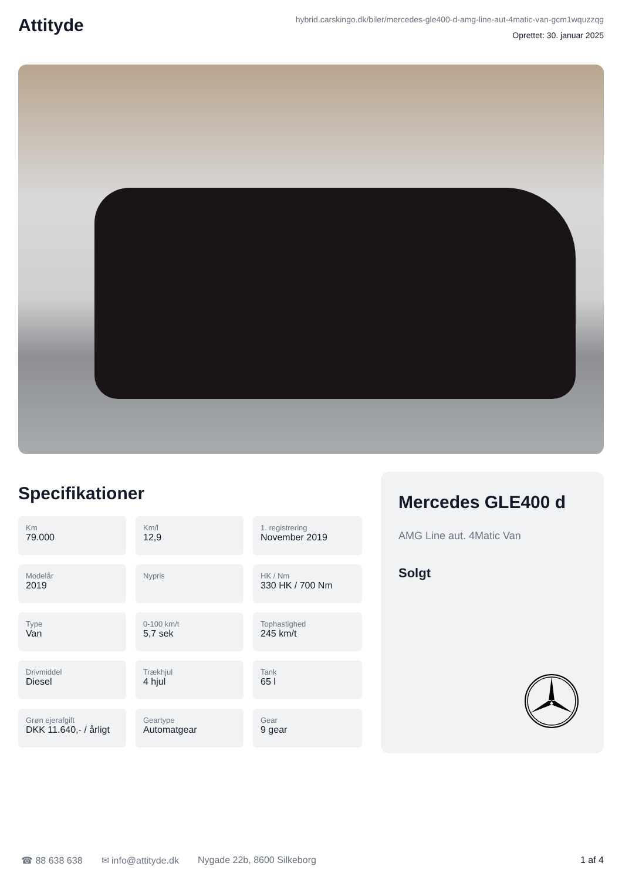Attityde
hybrid.carskingo.dk/biler/mercedes-gle400-d-amg-line-aut-4matic-van-gcm1wquzzqg
Oprettet: 30. januar 2025
Specifikationer
Km
79.000
Km/l
12,9
1. registrering
November 2019
Modelår
2019
Nypris
HK / Nm
330 HK / 700 Nm
Type
Van
0-100 km/t
5,7 sek
Tophastighed
245 km/t
Drivmiddel
Diesel
Trækhjul
4 hjul
Tank
65 l
Grøn ejerafgift
DKK 11.640,- / årligt
Geartype
Automatgear
Gear
9 gear
Mercedes GLE400 d
AMG Line aut. 4Matic Van
Solgt
☎ 88 638 638 ✉ info@attityde.dk Nygade 22b, 8600 Silkeborg 1 af 4